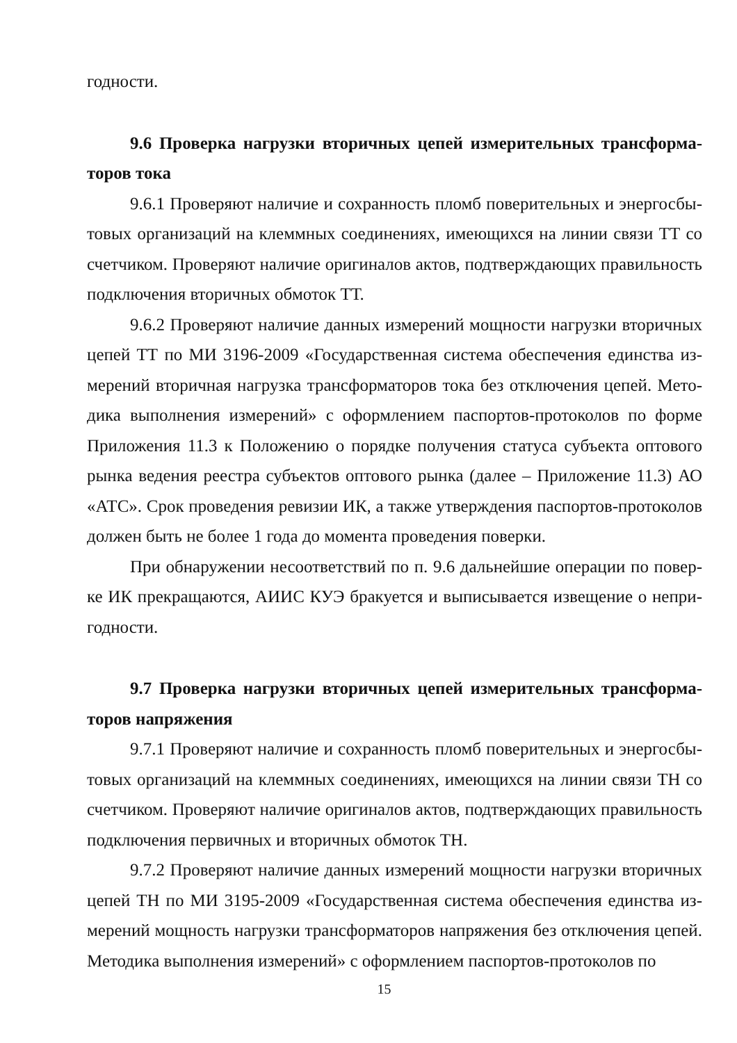годности.
9.6 Проверка нагрузки вторичных цепей измерительных трансформа­торов тока
9.6.1 Проверяют наличие и сохранность пломб поверительных и энергосбы­товых организаций на клеммных соединениях, имеющихся на линии связи ТТ со счетчиком. Проверяют наличие оригиналов актов, подтверждающих правиль­ность подключения вторичных обмоток ТТ.
9.6.2 Проверяют наличие данных измерений мощности нагрузки вторичных цепей ТТ по МИ 3196-2009 «Государственная система обеспечения единства из­мерений вторичная нагрузка трансформаторов тока без отключения цепей. Мето­дика выполнения измерений» с оформлением паспортов-протоколов по форме Приложения 11.3 к Положению о порядке получения статуса субъекта оптового рынка ведения реестра субъектов оптового рынка (далее – Приложение 11.3) АО «АТС». Срок проведения ревизии ИК, а также утверждения паспортов-протоколов должен быть не более 1 года до момента проведения поверки.
При обнаружении несоответствий по п. 9.6 дальнейшие операции по повер­ке ИК прекращаются, АИИС КУЭ бракуется и выписывается извещение о непри­годности.
9.7 Проверка нагрузки вторичных цепей измерительных трансформа­торов напряжения
9.7.1 Проверяют наличие и сохранность пломб поверительных и энергосбы­товых организаций на клеммных соединениях, имеющихся на линии связи ТН со счетчиком. Проверяют наличие оригиналов актов, подтверждающих правиль­ность подключения первичных и вторичных обмоток ТН.
9.7.2 Проверяют наличие данных измерений мощности нагрузки вторичных цепей ТН по МИ 3195-2009 «Государственная система обеспечения единства из­мерений мощность нагрузки трансформаторов напряжения без отключения цепей. Методика выполнения измерений» с оформлением паспортов-протоколов по
15